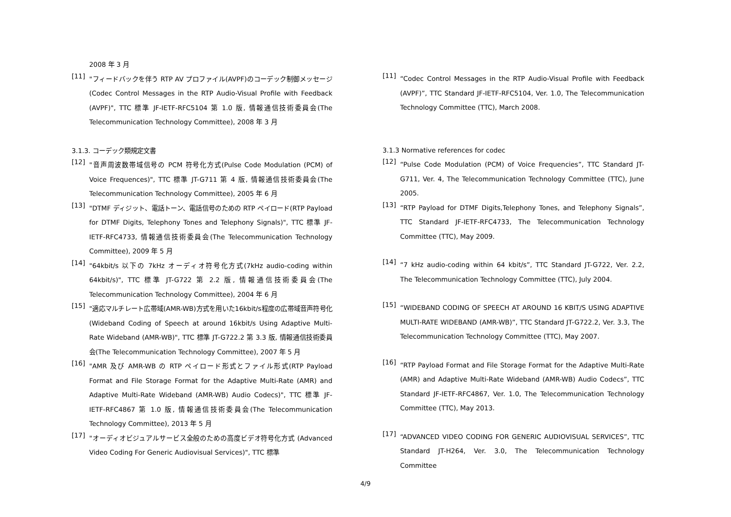2008 年 3 月
[11]
"フィードバックを伴う RTP AV プロファイル(AVPF)のコーデック制御メッセージ (Codec Control Messages in the RTP Audio-Visual Profile with Feedback (AVPF)", TTC 標準 JF-IETF-RFC5104 第 1.0 版, 情報通信技術委員会(The Telecommunication Technology Committee), 2008 年 3 月
3.1.3. コーデック類規定文書
[12]
"音声周波数帯域信号の PCM 符号化方式(Pulse Code Modulation (PCM) of Voice Frequences)", TTC 標準 JT-G711 第 4 版, 情報通信技術委員会(The Telecommunication Technology Committee), 2005 年 6 月
[13]
"DTMF ディジット、電話トーン、電話信号のための RTP ペイロード(RTP Payload for DTMF Digits, Telephony Tones and Telephony Signals)", TTC 標準 JF-IETF-RFC4733, 情報通信技術委員会(The Telecommunication Technology Committee), 2009 年 5 月
[14]
"64kbit/s 以下の 7kHz オーディオ符号化方式(7kHz audio-coding within 64kbit/s)", TTC 標準 JT-G722 第 2.2 版, 情報通信技術委員会(The Telecommunication Technology Committee), 2004 年 6 月
[15]
"適応マルチレート広帯域(AMR-WB)方式を用いた16kbit/s程度の広帯域音声符号化(Wideband Coding of Speech at around 16kbit/s Using Adaptive Multi-Rate Wideband (AMR-WB)", TTC 標準 JT-G722.2 第 3.3 版, 情報通信技術委員会(The Telecommunication Technology Committee), 2007 年 5 月
[16]
"AMR 及び AMR-WB の RTP ペイロード形式とファイル形式(RTP Payload Format and File Storage Format for the Adaptive Multi-Rate (AMR) and Adaptive Multi-Rate Wideband (AMR-WB) Audio Codecs)", TTC 標準 JF-IETF-RFC4867 第 1.0 版, 情報通信技術委員会(The Telecommunication Technology Committee), 2013 年 5 月
[17]
"オーディオビジュアルサービス全般のための高度ビデオ符号化方式 (Advanced Video Coding For Generic Audiovisual Services)", TTC 標準
[11]
“Codec Control Messages in the RTP Audio-Visual Profile with Feedback (AVPF)”, TTC Standard JF-IETF-RFC5104, Ver. 1.0, The Telecommunication Technology Committee (TTC), March 2008.
3.1.3 Normative references for codec
[12]
“Pulse Code Modulation (PCM) of Voice Frequencies”, TTC Standard JT-G711, Ver. 4, The Telecommunication Technology Committee (TTC), June 2005.
[13]
“RTP Payload for DTMF Digits,Telephony Tones, and Telephony Signals”, TTC Standard JF-IETF-RFC4733, The Telecommunication Technology Committee (TTC), May 2009.
[14]
“7 kHz audio-coding within 64 kbit/s”, TTC Standard JT-G722, Ver. 2.2, The Telecommunication Technology Committee (TTC), July 2004.
[15]
“WIDEBAND CODING OF SPEECH AT AROUND 16 KBIT/S USING ADAPTIVE MULTI-RATE WIDEBAND (AMR-WB)”, TTC Standard JT-G722.2, Ver. 3.3, The Telecommunication Technology Committee (TTC), May 2007.
[16]
“RTP Payload Format and File Storage Format for the Adaptive Multi-Rate (AMR) and Adaptive Multi-Rate Wideband (AMR-WB) Audio Codecs”, TTC Standard JF-IETF-RFC4867, Ver. 1.0, The Telecommunication Technology Committee (TTC), May 2013.
[17]
“ADVANCED VIDEO CODING FOR GENERIC AUDIOVISUAL SERVICES”, TTC Standard JT-H264, Ver. 3.0, The Telecommunication Technology Committee
4/9